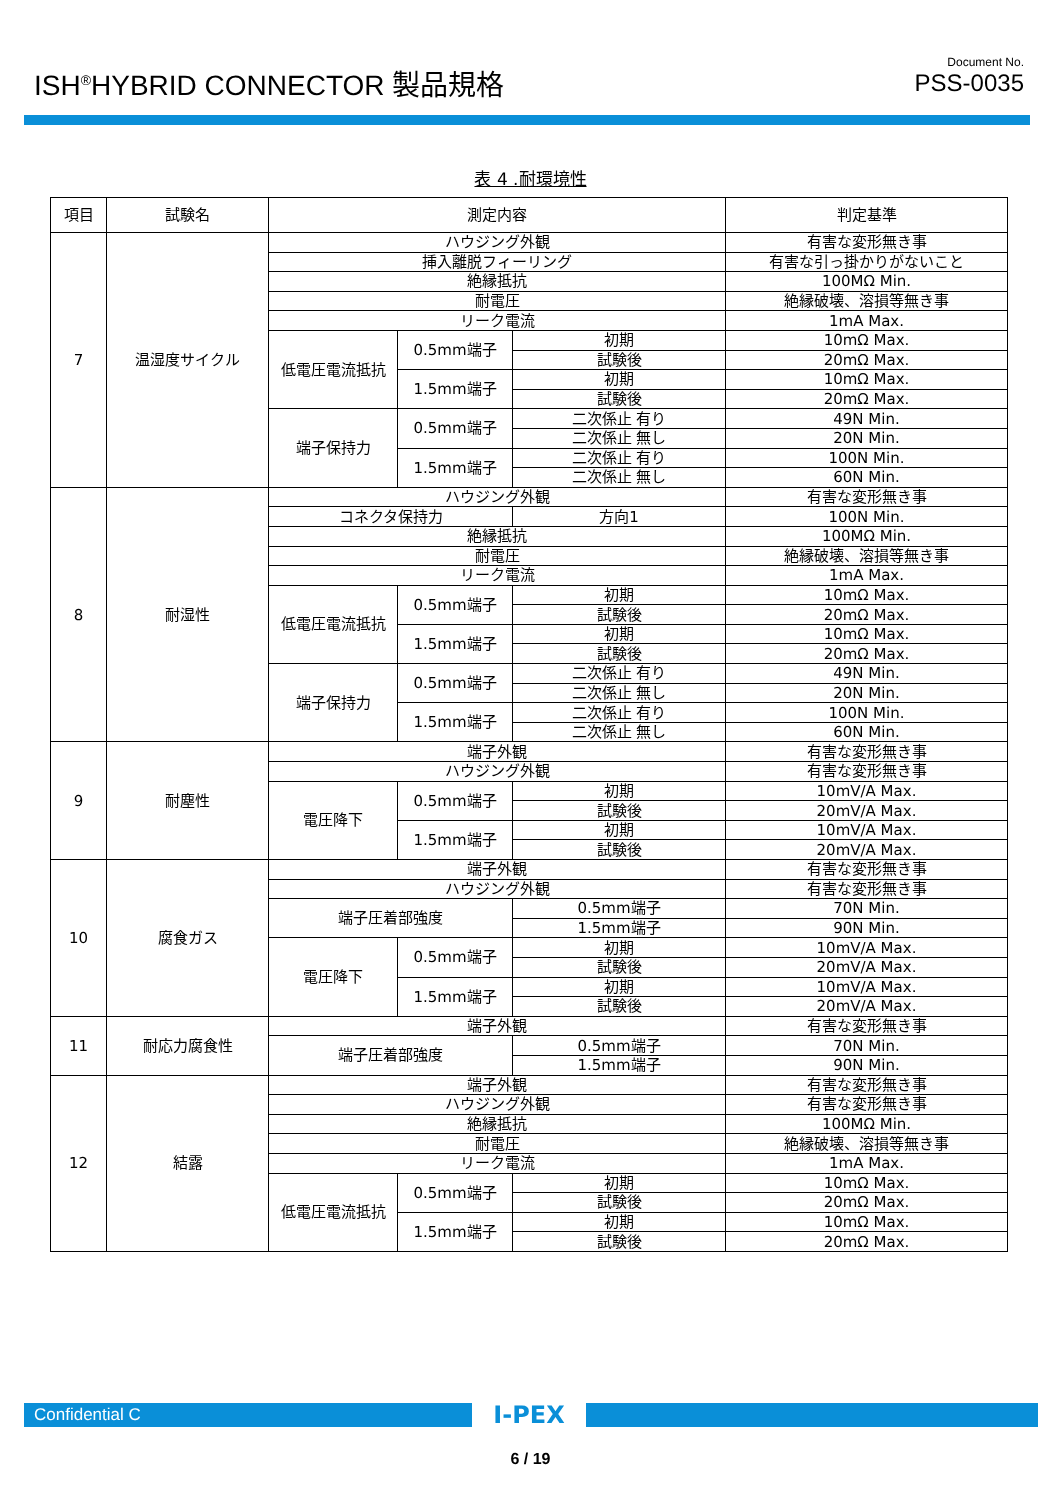ISH<sup>®</sup>HYBRID CONNECTOR 製品規格
Document No.
PSS-0035
表 4 .耐環境性
| 項目 | 試験名 | 測定内容 | | | 判定基準 |
| --- | --- | --- | --- | --- | --- |
| 7 | 温湿度サイクル | ハウジング外観 | | | 有害な変形無き事 |
| | | 挿入離脱フィーリング | | | 有害な引っ掛かりがないこと |
| | | 絶縁抵抗 | | | 100MΩ Min. |
| | | 耐電圧 | | | 絶縁破壊、溶損等無き事 |
| | | リーク電流 | | | 1mA Max. |
| | | 低電圧電流抵抗 | 0.5mm端子 | 初期 | 10mΩ Max. |
| | | | | 試験後 | 20mΩ Max. |
| | | | 1.5mm端子 | 初期 | 10mΩ Max. |
| | | | | 試験後 | 20mΩ Max. |
| | | 端子保持力 | 0.5mm端子 | 二次係止 有り | 49N Min. |
| | | | | 二次係止 無し | 20N Min. |
| | | | 1.5mm端子 | 二次係止 有り | 100N Min. |
| | | | | 二次係止 無し | 60N Min. |
| 8 | 耐湿性 | ハウジング外観 | | | 有害な変形無き事 |
| | | コネクタ保持力 | | 方向1 | 100N Min. |
| | | 絶縁抵抗 | | | 100MΩ Min. |
| | | 耐電圧 | | | 絶縁破壊、溶損等無き事 |
| | | リーク電流 | | | 1mA Max. |
| | | 低電圧電流抵抗 | 0.5mm端子 | 初期 | 10mΩ Max. |
| | | | | 試験後 | 20mΩ Max. |
| | | | 1.5mm端子 | 初期 | 10mΩ Max. |
| | | | | 試験後 | 20mΩ Max. |
| | | 端子保持力 | 0.5mm端子 | 二次係止 有り | 49N Min. |
| | | | | 二次係止 無し | 20N Min. |
| | | | 1.5mm端子 | 二次係止 有り | 100N Min. |
| | | | | 二次係止 無し | 60N Min. |
| 9 | 耐塵性 | 端子外観 | | | 有害な変形無き事 |
| | | ハウジング外観 | | | 有害な変形無き事 |
| | | 電圧降下 | 0.5mm端子 | 初期 | 10mV/A Max. |
| | | | | 試験後 | 20mV/A Max. |
| | | | 1.5mm端子 | 初期 | 10mV/A Max. |
| | | | | 試験後 | 20mV/A Max. |
| 10 | 腐食ガス | 端子外観 | | | 有害な変形無き事 |
| | | ハウジング外観 | | | 有害な変形無き事 |
| | | 端子圧着部強度 | | 0.5mm端子 | 70N Min. |
| | | | | 1.5mm端子 | 90N Min. |
| | | 電圧降下 | 0.5mm端子 | 初期 | 10mV/A Max. |
| | | | | 試験後 | 20mV/A Max. |
| | | | 1.5mm端子 | 初期 | 10mV/A Max. |
| | | | | 試験後 | 20mV/A Max. |
| 11 | 耐応力腐食性 | 端子外観 | | | 有害な変形無き事 |
| | | 端子圧着部強度 | | 0.5mm端子 | 70N Min. |
| | | | | 1.5mm端子 | 90N Min. |
| 12 | 結露 | 端子外観 | | | 有害な変形無き事 |
| | | ハウジング外観 | | | 有害な変形無き事 |
| | | 絶縁抵抗 | | | 100MΩ Min. |
| | | 耐電圧 | | | 絶縁破壊、溶損等無き事 |
| | | リーク電流 | | | 1mA Max. |
| | | 低電圧電流抵抗 | 0.5mm端子 | 初期 | 10mΩ Max. |
| | | | | 試験後 | 20mΩ Max. |
| | | | 1.5mm端子 | 初期 | 10mΩ Max. |
| | | | | 試験後 | 20mΩ Max. |
Confidential C I-PEX
6 / 19